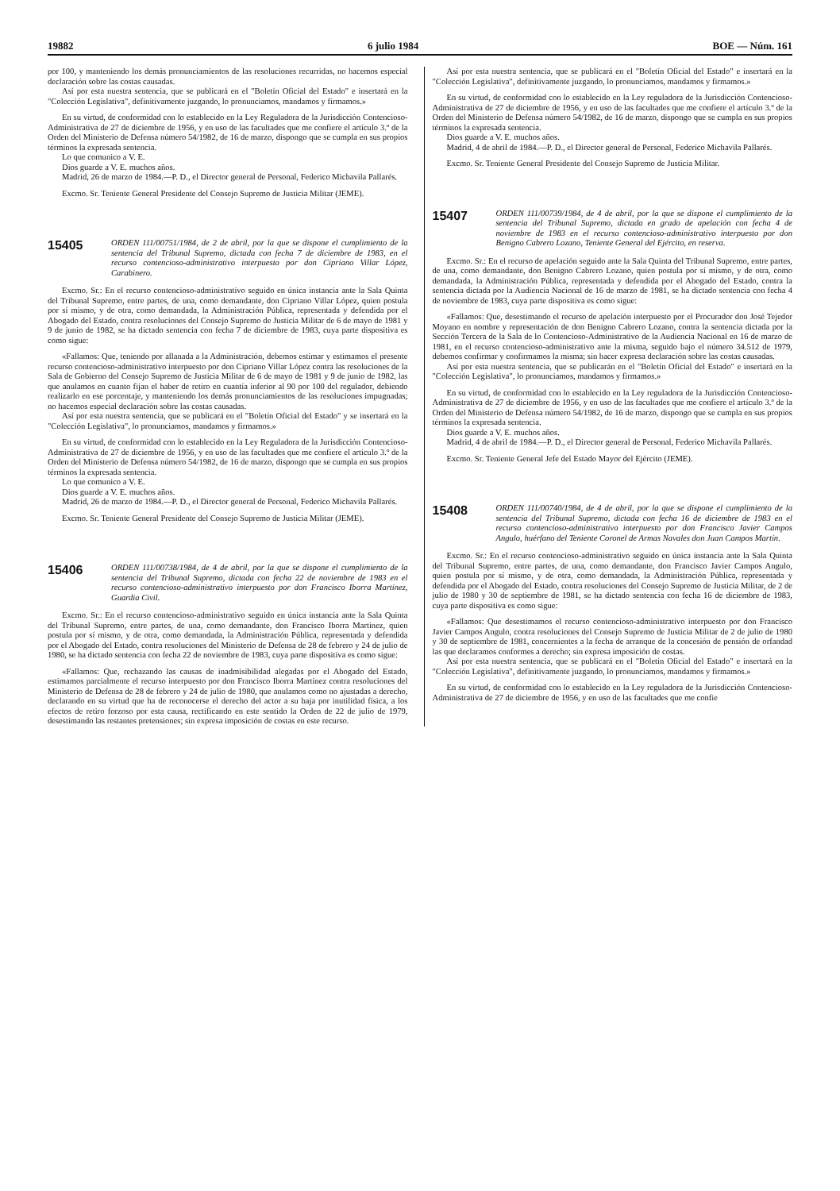19882 6 julio 1984 BOE — Núm. 161
por 100, y manteniendo los demás pronunciamientos de las resoluciones recurridas, no hacemos especial declaración sobre las costas causadas.
Así por esta nuestra sentencia, que se publicará en el "Boletín Oficial del Estado" e insertará en la "Colección Legislativa", definitivamente juzgando, lo pronunciamos, mandamos y firmamos.»
En su virtud, de conformidad con lo establecido en la Ley Reguladora de la Jurisdicción Contencioso-Administrativa de 27 de diciembre de 1956, y en uso de las facultades que me confiere el artículo 3.º de la Orden del Ministerio de Defensa número 54/1982, de 16 de marzo, dispongo que se cumpla en sus propios términos la expresada sentencia.
Lo que comunico a V. E.
Dios guarde a V. E. muchos años.
Madrid, 26 de marzo de 1984.—P. D., el Director general de Personal, Federico Michavila Pallarés.
Excmo. Sr. Teniente General Presidente del Consejo Supremo de Justicia Militar (JEME).
15405
ORDEN 111/00751/1984, de 2 de abril, por la que se dispone el cumplimiento de la sentencia del Tribunal Supremo, dictada con fecha 7 de diciembre de 1983, en el recurso contencioso-administrativo interpuesto por don Cipriano Villar López, Carabinero.
Excmo. Sr.: En el recurso contencioso-administrativo seguido en única instancia ante la Sala Quinta del Tribunal Supremo, entre partes, de una, como demandante, don Cipriano Villar López, quien postula por sí mismo, y de otra, como demandada, la Administración Pública, representada y defendida por el Abogado del Estado, contra resoluciones del Consejo Supremo de Justicia Militar de 6 de mayo de 1981 y 9 de junio de 1982, se ha dictado sentencia con fecha 7 de diciembre de 1983, cuya parte dispositiva es como sigue:
«Fallamos: Que, teniendo por allanada a la Administración, debemos estimar y estimamos el presente recurso contencioso-administrativo interpuesto por don Cipriano Villar López contra las resoluciones de la Sala de Gobierno del Consejo Supremo de Justicia Militar de 6 de mayo de 1981 y 9 de junio de 1982, las que anulamos en cuanto fijan el haber de retiro en cuantía inferior al 90 por 100 del regulador, debiendo realizarlo en ese porcentaje, y manteniendo los demás pronunciamientos de las resoluciones impugnadas; no hacemos especial declaración sobre las costas causadas.
Así por esta nuestra sentencia, que se publicará en el "Boletín Oficial del Estado" y se insertará en la "Colección Legislativa", lo pronunciamos, mandamos y firmamos.»
En su virtud, de conformidad con lo establecido en la Ley Reguladora de la Jurisdicción Contencioso-Administrativa de 27 de diciembre de 1956, y en uso de las facultades que me confiere el artículo 3.º de la Orden del Ministerio de Defensa número 54/1982, de 16 de marzo, dispongo que se cumpla en sus propios términos la expresada sentencia.
Lo que comunico a V. E.
Dios guarde a V. E. muchos años.
Madrid, 26 de marzo de 1984.—P. D., el Director general de Personal, Federico Michavila Pallarés.
Excmo. Sr. Teniente General Presidente del Consejo Supremo de Justicia Militar (JEME).
15406
ORDEN 111/00738/1984, de 4 de abril, por la que se dispone el cumplimiento de la sentencia del Tribunal Supremo, dictada con fecha 22 de noviembre de 1983 en el recurso contencioso-administrativo interpuesto por don Francisco Iborra Martínez, Guardia Civil.
Excmo. Sr.: En el recurso contencioso-administrativo seguido en única instancia ante la Sala Quinta del Tribunal Supremo, entre partes, de una, como demandante, don Francisco Iborra Martínez, quien postula por sí mismo, y de otra, como demandada, la Administración Pública, representada y defendida por el Abogado del Estado, contra resoluciones del Ministerio de Defensa de 28 de febrero y 24 de julio de 1980, se ha dictado sentencia con fecha 22 de noviembre de 1983, cuya parte dispositiva es como sigue:
«Fallamos: Que, rechazando las causas de inadmisibilidad alegadas por el Abogado del Estado, estimamos parcialmente el recurso interpuesto por don Francisco Iborra Martínez contra resoluciones del Ministerio de Defensa de 28 de febrero y 24 de julio de 1980, que anulamos como no ajustadas a derecho, declarando en su virtud que ha de reconocerse el derecho del actor a su baja por inutilidad física, a los efectos de retiro forzoso por esta causa, rectificando en este sentido la Orden de 22 de julio de 1979, desestimando las restantes pretensiones; sin expresa imposición de costas en este recurso.
Así por esta nuestra sentencia, que se publicará en el "Boletín Oficial del Estado" e insertará en la "Colección Legislativa", definitivamente juzgando, lo pronunciamos, mandamos y firmamos.»
En su virtud, de conformidad con lo establecido en la Ley reguladora de la Jurisdicción Contencioso-Administrativa de 27 de diciembre de 1956, y en uso de las facultades que me confiere el artículo 3.º de la Orden del Ministerio de Defensa número 54/1982, de 16 de marzo, dispongo que se cumpla en sus propios términos la expresada sentencia.
Dios guarde a V. E. muchos años.
Madrid, 4 de abril de 1984.—P. D., el Director general de Personal, Federico Michavila Pallarés.
Excmo. Sr. Teniente General Presidente del Consejo Supremo de Justicia Militar.
15407
ORDEN 111/00739/1984, de 4 de abril, por la que se dispone el cumplimiento de la sentencia del Tribunal Supremo, dictada en grado de apelación con fecha 4 de noviembre de 1983 en el recurso contencioso-administrativo interpuesto por don Benigno Cabrero Lozano, Teniente General del Ejército, en reserva.
Excmo. Sr.: En el recurso de apelación seguido ante la Sala Quinta del Tribunal Supremo, entre partes, de una, como demandante, don Benigno Cabrero Lozano, quien postula por sí mismo, y de otra, como demandada, la Administración Pública, representada y defendida por el Abogado del Estado, contra la sentencia dictada por la Audiencia Nacional de 16 de marzo de 1981, se ha dictado sentencia con fecha 4 de noviembre de 1983, cuya parte dispositiva es como sigue:
«Fallamos: Que, desestimando el recurso de apelación interpuesto por el Procurador don José Tejedor Moyano en nombre y representación de don Benigno Cabrero Lozano, contra la sentencia dictada por la Sección Tercera de la Sala de lo Contencioso-Administrativo de la Audiencia Nacional en 16 de marzo de 1981, en el recurso contencioso-administrativo ante la misma, seguido bajo el número 34.512 de 1979, debemos confirmar y confirmamos la misma; sin hacer expresa declaración sobre las costas causadas.
Así por esta nuestra sentencia, que se publicarán en el "Boletín Oficial del Estado" e insertará en la "Colección Legislativa", lo pronunciamos, mandamos y firmamos.»
En su virtud, de conformidad con lo establecido en la Ley reguladora de la Jurisdicción Contencioso-Administrativa de 27 de diciembre de 1956, y en uso de las facultades que me confiere el artículo 3.º de la Orden del Ministerio de Defensa número 54/1982, de 16 de marzo, dispongo que se cumpla en sus propios términos la expresada sentencia.
Dios guarde a V. E. muchos años.
Madrid, 4 de abril de 1984.—P. D., el Director general de Personal, Federico Michavila Pallarés.
Excmo. Sr. Teniente General Jefe del Estado Mayor del Ejército (JEME).
15408
ORDEN 111/00740/1984, de 4 de abril, por la que se dispone el cumplimiento de la sentencia del Tribunal Supremo, dictada con fecha 16 de diciembre de 1983 en el recurso contencioso-administrativo interpuesto por don Francisco Javier Campos Angulo, huérfano del Teniente Coronel de Armas Navales don Juan Campos Martín.
Excmo. Sr.: En el recurso contencioso-administrativo seguido en única instancia ante la Sala Quinta del Tribunal Supremo, entre partes, de una, como demandante, don Francisco Javier Campos Angulo, quien postula por sí mismo, y de otra, como demandada, la Administración Pública, representada y defendida por el Abogado del Estado, contra resoluciones del Consejo Supremo de Justicia Militar, de 2 de julio de 1980 y 30 de septiembre de 1981, se ha dictado sentencia con fecha 16 de diciembre de 1983, cuya parte dispositiva es como sigue:
«Fallamos: Que desestimamos el recurso contencioso-administrativo interpuesto por don Francisco Javier Campos Angulo, contra resoluciones del Consejo Supremo de Justicia Militar de 2 de julio de 1980 y 30 de septiembre de 1981, concernientes a la fecha de arranque de la concesión de pensión de orfandad las que declaramos conformes a derecho; sin expresa imposición de costas.
Así por esta nuestra sentencia, que se publicará en el "Boletín Oficial del Estado" e insertará en la "Colección Legislativa", definitivamente juzgando, lo pronunciamos, mandamos y firmamos.»
En su virtud, de conformidad con lo establecido en la Ley reguladora de la Jurisdicción Contencioso-Administrativa de 27 de diciembre de 1956, y en uso de las facultades que me confie